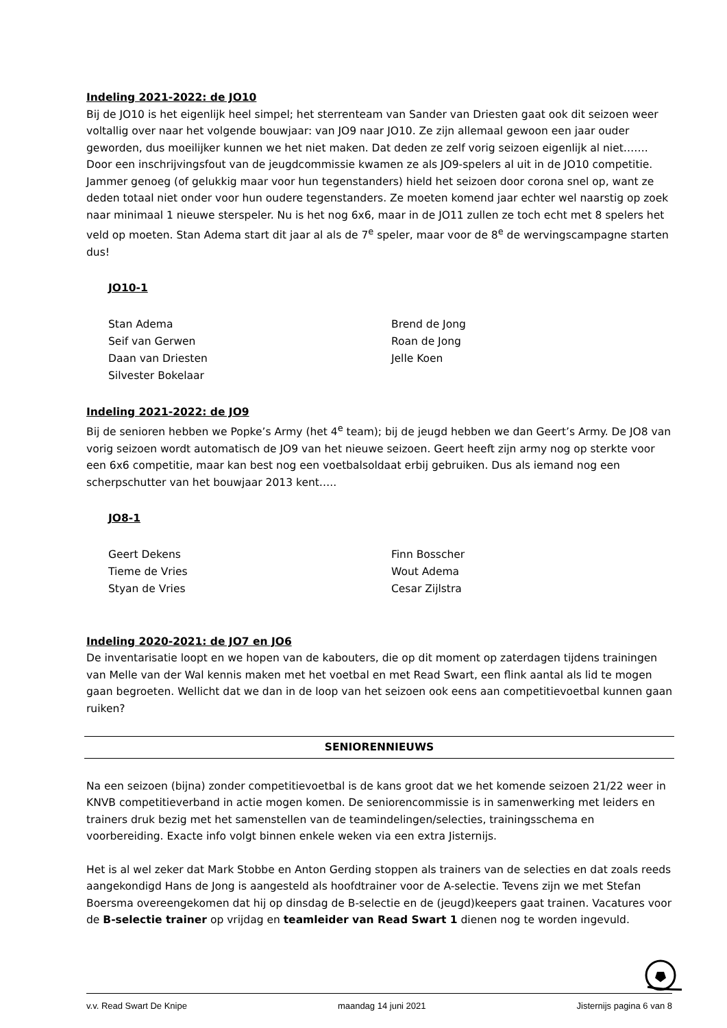Indeling 2021-2022: de JO10
Bij de JO10 is het eigenlijk heel simpel; het sterrenteam van Sander van Driesten gaat ook dit seizoen weer voltallig over naar het volgende bouwjaar: van JO9 naar JO10. Ze zijn allemaal gewoon een jaar ouder geworden, dus moeilijker kunnen we het niet maken. Dat deden ze zelf vorig seizoen eigenlijk al niet……. Door een inschrijvingsfout van de jeugdcommissie kwamen ze als JO9-spelers al uit in de JO10 competitie. Jammer genoeg (of gelukkig maar voor hun tegenstanders) hield het seizoen door corona snel op, want ze deden totaal niet onder voor hun oudere tegenstanders. Ze moeten komend jaar echter wel naarstig op zoek naar minimaal 1 nieuwe sterspeler. Nu is het nog 6x6, maar in de JO11 zullen ze toch echt met 8 spelers het veld op moeten. Stan Adema start dit jaar al als de 7<sup>e</sup> speler, maar voor de 8<sup>e</sup> de wervingscampagne starten dus!
JO10-1
Stan Adema
Seif van Gerwen
Daan van Driesten
Silvester Bokelaar
Brend de Jong
Roan de Jong
Jelle Koen
Indeling 2021-2022: de JO9
Bij de senioren hebben we Popke’s Army (het 4<sup>e</sup> team); bij de jeugd hebben we dan Geert’s Army. De JO8 van vorig seizoen wordt automatisch de JO9 van het nieuwe seizoen. Geert heeft zijn army nog op sterkte voor een 6x6 competitie, maar kan best nog een voetbalsoldaat erbij gebruiken. Dus als iemand nog een scherpschutter van het bouwjaar 2013 kent…..
JO8-1
Geert Dekens
Tieme de Vries
Styan de Vries
Finn Bosscher
Wout Adema
Cesar Zijlstra
Indeling 2020-2021: de JO7 en JO6
De inventarisatie loopt en we hopen van de kabouters, die op dit moment op zaterdagen tijdens trainingen van Melle van der Wal kennis maken met het voetbal en met Read Swart, een flink aantal als lid te mogen gaan begroeten. Wellicht dat we dan in de loop van het seizoen ook eens aan competitievoetbal kunnen gaan ruiken?
SENIORENNIEUWS
Na een seizoen (bijna) zonder competitievoetbal is de kans groot dat we het komende seizoen 21/22 weer in KNVB competitieverband in actie mogen komen. De seniorencommissie is in samenwerking met leiders en trainers druk bezig met het samenstellen van de teamindelingen/selecties, trainingsschema en voorbereiding. Exacte info volgt binnen enkele weken via een extra Jisternijs.
Het is al wel zeker dat Mark Stobbe en Anton Gerding stoppen als trainers van de selecties en dat zoals reeds aangekondigd Hans de Jong is aangesteld als hoofdtrainer voor de A-selectie. Tevens zijn we met Stefan Boersma overeengekomen dat hij op dinsdag de B-selectie en de (jeugd)keepers gaat trainen. Vacatures voor de B-selectie trainer op vrijdag en teamleider van Read Swart 1 dienen nog te worden ingevuld.
v.v. Read Swart De Knipe maandag 14 juni 2021 Jisternijs pagina 6 van 8